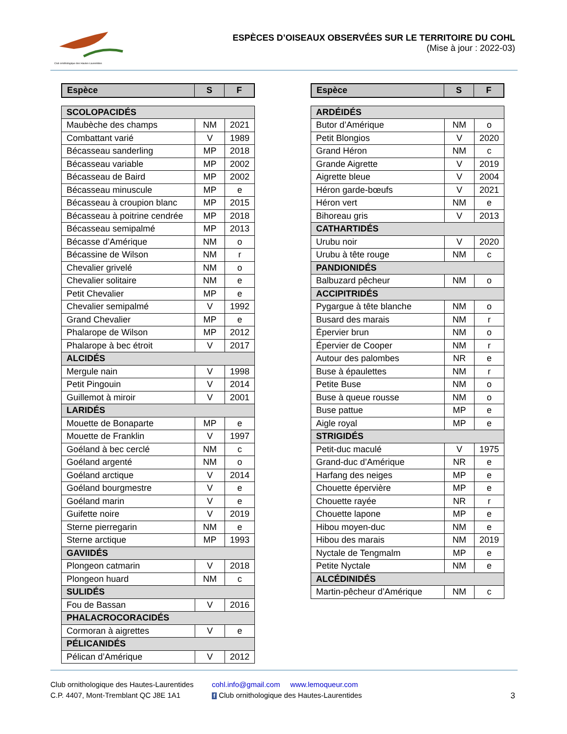Club ornithologique des Hautes-Laurentides
ESPÈCES D’OISEAUX OBSERVÉES SUR LE TERRITOIRE DU COHL
(Mise à jour : 2022-03)
| Espèce | S | F |
| --- | --- | --- |
| SCOLOPACIDÉS | | |
| Maubèche des champs | NM | 2021 |
| Combattant varié | V | 1989 |
| Bécasseau sanderling | MP | 2018 |
| Bécasseau variable | MP | 2002 |
| Bécasseau de Baird | MP | 2002 |
| Bécasseau minuscule | MP | e |
| Bécasseau à croupion blanc | MP | 2015 |
| Bécasseau à poitrine cendrée | MP | 2018 |
| Bécasseau semipalmé | MP | 2013 |
| Bécasse d’Amérique | NM | o |
| Bécassine de Wilson | NM | r |
| Chevalier grivelé | NM | o |
| Chevalier solitaire | NM | e |
| Petit Chevalier | MP | e |
| Chevalier semipalmé | V | 1992 |
| Grand Chevalier | MP | e |
| Phalarope de Wilson | MP | 2012 |
| Phalarope à bec étroit | V | 2017 |
| ALCIDÉS | | |
| Mergule nain | V | 1998 |
| Petit Pingouin | V | 2014 |
| Guillemot à miroir | V | 2001 |
| LARIDÉS | | |
| Mouette de Bonaparte | MP | e |
| Mouette de Franklin | V | 1997 |
| Goéland à bec cerclé | NM | c |
| Goéland argenté | NM | o |
| Goéland arctique | V | 2014 |
| Goéland bourgmestre | V | e |
| Goéland marin | V | e |
| Guifette noire | V | 2019 |
| Sterne pierregarin | NM | e |
| Sterne arctique | MP | 1993 |
| GAVIIDÉS | | |
| Plongeon catmarin | V | 2018 |
| Plongeon huard | NM | c |
| SULIDÉS | | |
| Fou de Bassan | V | 2016 |
| PHALACROCORACIDÉS | | |
| Cormoran à aigrettes | V | e |
| PÉLICANIDÉS | | |
| Pélican d’Amérique | V | 2012 |
| Espèce | S | F |
| --- | --- | --- |
| ARDÉIDÉS | | |
| Butor d’Amérique | NM | o |
| Petit Blongios | V | 2020 |
| Grand Héron | NM | c |
| Grande Aigrette | V | 2019 |
| Aigrette bleue | V | 2004 |
| Héron garde-bœufs | V | 2021 |
| Héron vert | NM | e |
| Bihoreau gris | V | 2013 |
| CATHARTIDÉS | | |
| Urubu noir | V | 2020 |
| Urubu à tête rouge | NM | c |
| PANDIONIDÉS | | |
| Balbuzard pêcheur | NM | o |
| ACCIPITRIDÉS | | |
| Pygargue à tête blanche | NM | o |
| Busard des marais | NM | r |
| Épervier brun | NM | o |
| Épervier de Cooper | NM | r |
| Autour des palombes | NR | e |
| Buse à épaulettes | NM | r |
| Petite Buse | NM | o |
| Buse à queue rousse | NM | o |
| Buse pattue | MP | e |
| Aigle royal | MP | e |
| STRIGIDÉS | | |
| Petit-duc maculé | V | 1975 |
| Grand-duc d’Amérique | NR | e |
| Harfang des neiges | MP | e |
| Chouette épervière | MP | e |
| Chouette rayée | NR | r |
| Chouette lapone | MP | e |
| Hibou moyen-duc | NM | e |
| Hibou des marais | NM | 2019 |
| Nyctale de Tengmalm | MP | e |
| Petite Nyctale | NM | e |
| ALCÉDINIDÉS | | |
| Martin-pêcheur d’Amérique | NM | c |
Club ornithologique des Hautes-Laurentides
C.P. 4407, Mont-Tremblant QC J8E 1A1
cohl.info@gmail.com www.lemoqueur.com
f Club ornithologique des Hautes-Laurentides
3